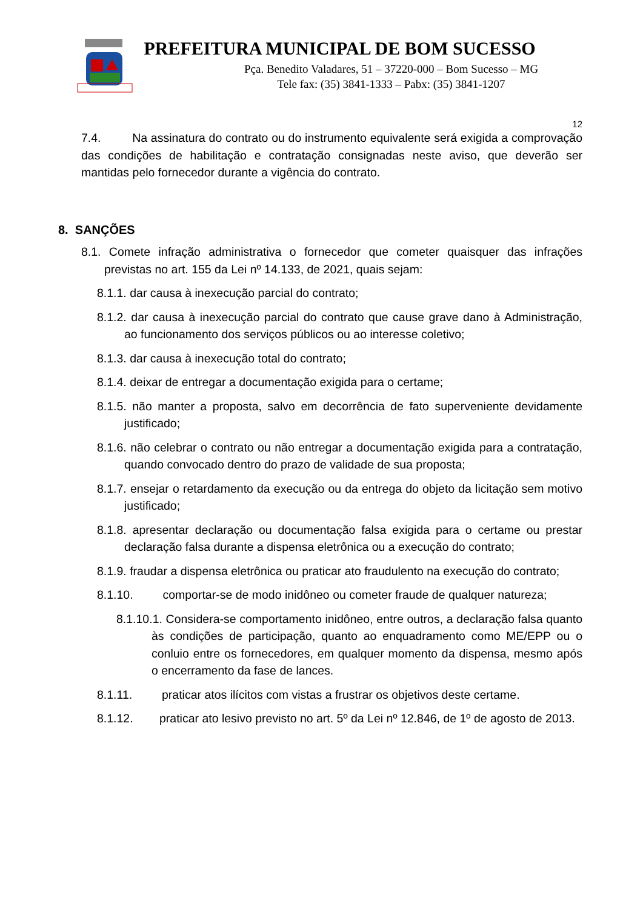PREFEITURA MUNICIPAL DE BOM SUCESSO
Pça. Benedito Valadares, 51 – 37220-000 – Bom Sucesso – MG
Tele fax: (35) 3841-1333 – Pabx: (35) 3841-1207
12
7.4. Na assinatura do contrato ou do instrumento equivalente será exigida a comprovação das condições de habilitação e contratação consignadas neste aviso, que deverão ser mantidas pelo fornecedor durante a vigência do contrato.
8. SANÇÕES
8.1. Comete infração administrativa o fornecedor que cometer quaisquer das infrações previstas no art. 155 da Lei nº 14.133, de 2021, quais sejam:
8.1.1. dar causa à inexecução parcial do contrato;
8.1.2. dar causa à inexecução parcial do contrato que cause grave dano à Administração, ao funcionamento dos serviços públicos ou ao interesse coletivo;
8.1.3. dar causa à inexecução total do contrato;
8.1.4. deixar de entregar a documentação exigida para o certame;
8.1.5. não manter a proposta, salvo em decorrência de fato superveniente devidamente justificado;
8.1.6. não celebrar o contrato ou não entregar a documentação exigida para a contratação, quando convocado dentro do prazo de validade de sua proposta;
8.1.7. ensejar o retardamento da execução ou da entrega do objeto da licitação sem motivo justificado;
8.1.8. apresentar declaração ou documentação falsa exigida para o certame ou prestar declaração falsa durante a dispensa eletrônica ou a execução do contrato;
8.1.9. fraudar a dispensa eletrônica ou praticar ato fraudulento na execução do contrato;
8.1.10. comportar-se de modo inidôneo ou cometer fraude de qualquer natureza;
8.1.10.1. Considera-se comportamento inidôneo, entre outros, a declaração falsa quanto às condições de participação, quanto ao enquadramento como ME/EPP ou o conluio entre os fornecedores, em qualquer momento da dispensa, mesmo após o encerramento da fase de lances.
8.1.11. praticar atos ilícitos com vistas a frustrar os objetivos deste certame.
8.1.12. praticar ato lesivo previsto no art. 5º da Lei nº 12.846, de 1º de agosto de 2013.